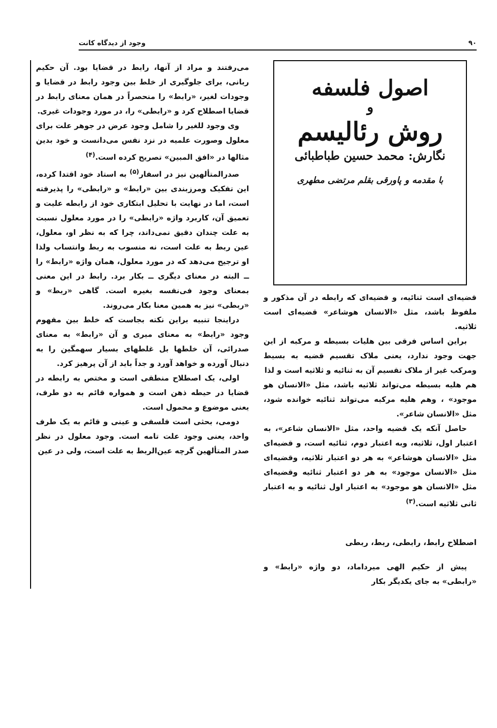۹۰ وجود از دیدگاه کانت
اصول فلسفه
و
روش رئالیسم
نگارش: محمد حسین طباطبائی
با مقدمه و پاورقی بقلم مرتضی مطهری
قضیه‌ای است ثنائیه، و قضیه‌ای که رابطه در آن مذکور و ملفوظ باشد، مثل «الانسان هوشاعر» قضیه‌ای است ثلاثیه.
براین اساس فرقی بین هلیات بسیطه و مرکبه از این جهت وجود ندارد، یعنی ملاک تقسیم قضیه به بسیط ومرکب غیر از ملاک تقسیم آن به ثنائیه و ثلاثیه است و لذا
هم هلیه بسیطه می‌تواند ثلاثیه باشد، مثل «الانسان هو موجود» ، وهم هلیه مرکبه می‌تواند ثنائیه خوانده شود، مثل «الانسان شاعر».
حاصل آنکه یک قضیه واحد، مثل «الانسان شاعر»، به اعتبار اول، ثلاثیه، وبه اعتبار دوم، ثنائیه است، و قضیه‌ای مثل «الانسان هوشاعر» به هر دو اعتبار ثلاثیه، وقضیه‌ای مثل «الانسان موجود» به هر دو اعتبار ثنائیه وقضیه‌ای مثل «الانسان هو موجود» به اعتبار اول ثنائیه و به اعتبار ثانی ثلاثیه است.<sup>(۳)</sup>
اصطلاح رابط، رابطی، ربط، ربطی
پیش از حکیم الهی میرداماد، دو واژه «رابط» و «رابطی» به جای یکدیگر بکار
می‌رفتند و مراد از آنها، رابط در قضایا بود. آن حکیم ربانی، برای جلوگیری از خلط بین وجود رابط در قضایا و وجودات لغیر، «رابط» را منحصراً در همان معنای رابط در قضایا اصطلاح کرد و «رابطی» را، در مورد وجودات غیری.
وی وجود للغیر را شامل وجود عرض در جوهر علت برای معلول وصورت علمیه در نزد نفس می‌دانست و خود بدین مثالها در «افق المبین» تصریح کرده است.<sup>(۴)</sup>
صدرالمتألهین نیز در اسفار<sup>(۵)</sup> به استاد خود اقتدا کرده، این تفکیک ومرزبندی بین «رابط» و «رابطی» را پذیرفته است، اما در نهایت با تحلیل ابتکاری خود از رابطه علیت و تعمیق آن، کاربرد واژه «رابطی» را در مورد معلول نسبت به علت چندان دقیق نمی‌داند، چرا که به نظر او، معلول، عین ربط به علت است، نه منسوب به ربط وانتساب ولذا او ترجیح می‌دهد که در مورد معلول، همان واژه «رابط» را ــ البته در معنای دیگری ــ بکار برد. رابط در این معنی بمعنای وجود فی‌نفسه بغیره است. گاهی «ربط» و «ربطی» نیز به همین معنا بکار می‌روند.
دراینجا تنبیه براین نکته بجاست که خلط بین مفهوم وجود «رابط» به معنای میری و آن «رابط» به معنای صدرائی، آن خلطها بل غلطهای بسیار سهمگین را به دنبال آورده و خواهد آورد و جداً باید از آن پرهیز کرد.
اولی، یک اصطلاح منطقی است و مختص به رابطه در قضایا در حیطه ذهن است و همواره قائم به دو طرف، یعنی موضوع و محمول است.
دومی، بحثی است فلسفی و عینی و قائم به یک طرف واحد، یعنی وجود علت تامه است. وجود معلول در نظر صدر المتألهین گرچه عین‌الربط به علت است، ولی در عین